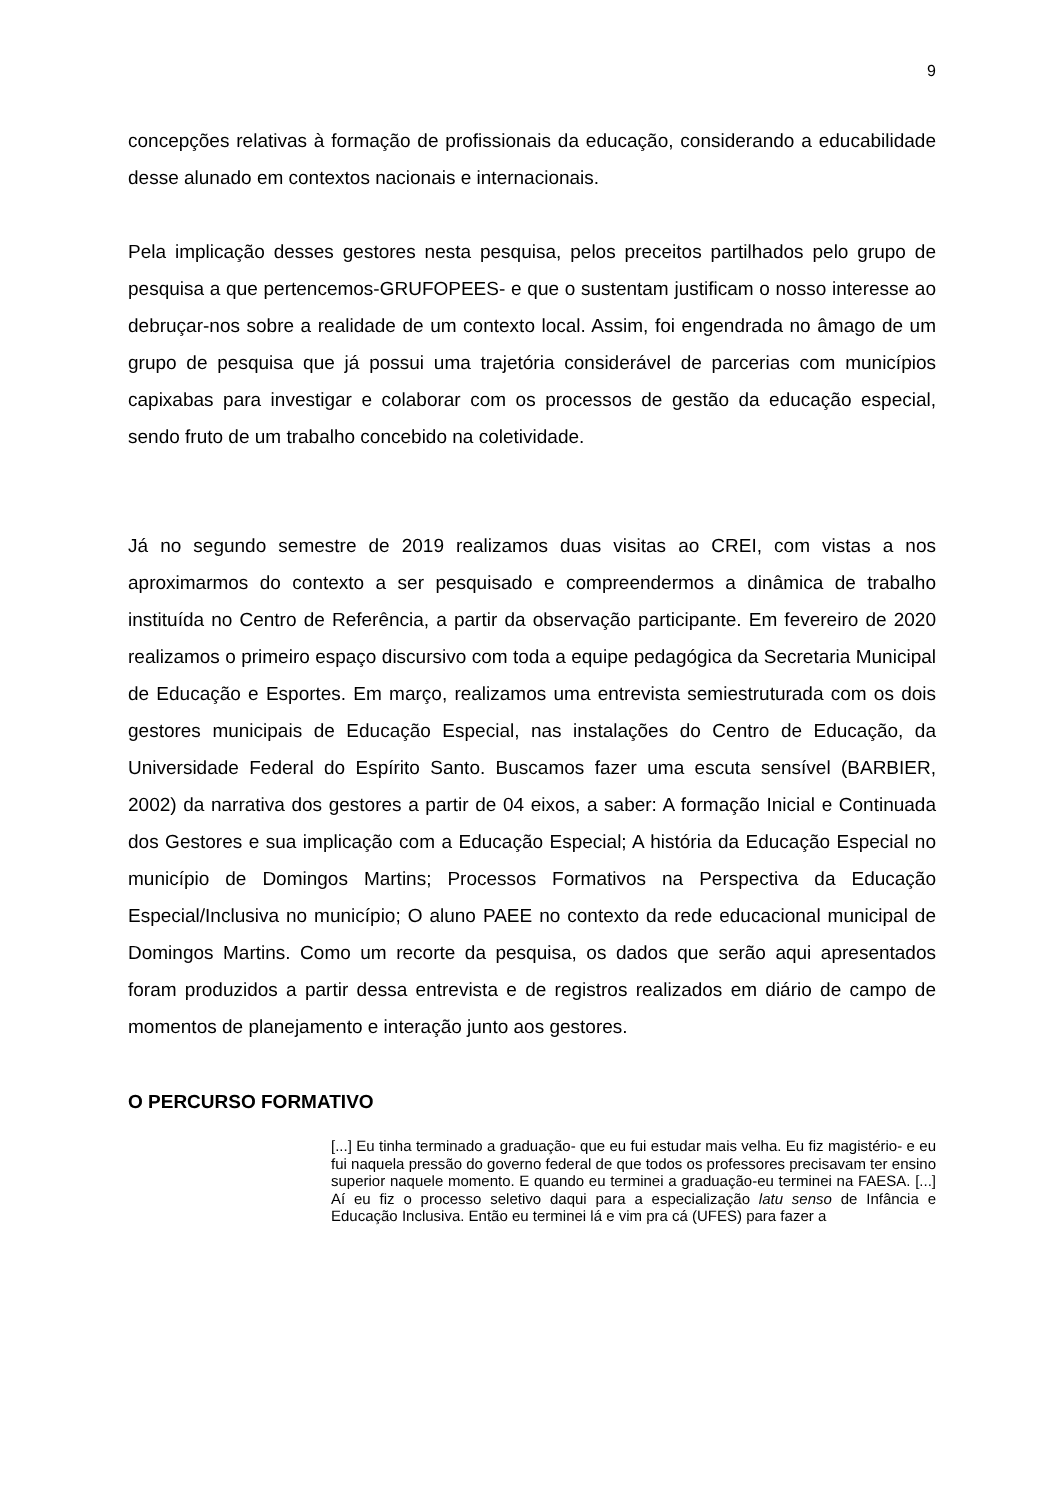9
concepções relativas à formação de profissionais da educação, considerando a educabilidade desse alunado em contextos nacionais e internacionais.
Pela implicação desses gestores nesta pesquisa, pelos preceitos partilhados pelo grupo de pesquisa a que pertencemos-GRUFOPEES- e que o sustentam justificam o nosso interesse ao debruçar-nos sobre a realidade de um contexto local. Assim, foi engendrada no âmago de um grupo de pesquisa que já possui uma trajetória considerável de parcerias com municípios capixabas para investigar e colaborar com os processos de gestão da educação especial, sendo fruto de um trabalho concebido na coletividade.
Já no segundo semestre de 2019 realizamos duas visitas ao CREI, com vistas a nos aproximarmos do contexto a ser pesquisado e compreendermos a dinâmica de trabalho instituída no Centro de Referência, a partir da observação participante. Em fevereiro de 2020 realizamos o primeiro espaço discursivo com toda a equipe pedagógica da Secretaria Municipal de Educação e Esportes. Em março, realizamos uma entrevista semiestruturada com os dois gestores municipais de Educação Especial, nas instalações do Centro de Educação, da Universidade Federal do Espírito Santo. Buscamos fazer uma escuta sensível (BARBIER, 2002) da narrativa dos gestores a partir de 04 eixos, a saber: A formação Inicial e Continuada dos Gestores e sua implicação com a Educação Especial; A história da Educação Especial no município de Domingos Martins; Processos Formativos na Perspectiva da Educação Especial/Inclusiva no município; O aluno PAEE no contexto da rede educacional municipal de Domingos Martins. Como um recorte da pesquisa, os dados que serão aqui apresentados foram produzidos a partir dessa entrevista e de registros realizados em diário de campo de momentos de planejamento e interação junto aos gestores.
O PERCURSO FORMATIVO
[...] Eu tinha terminado a graduação- que eu fui estudar mais velha. Eu fiz magistério- e eu fui naquela pressão do governo federal de que todos os professores precisavam ter ensino superior naquele momento. E quando eu terminei a graduação-eu terminei na FAESA. [...] Aí eu fiz o processo seletivo daqui para a especialização latu senso de Infância e Educação Inclusiva. Então eu terminei lá e vim pra cá (UFES) para fazer a